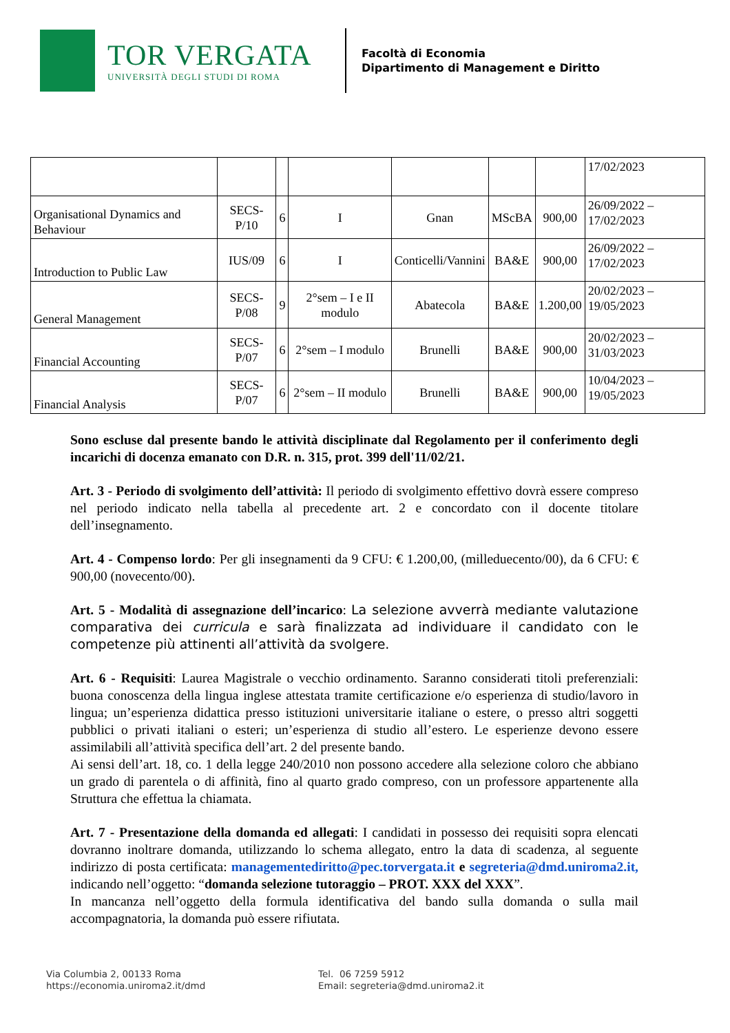TOR VERGATA
UNIVERSITÀ DEGLI STUDI DI ROMA
Facoltà di Economia
Dipartimento di Management e Diritto
| | | | | | | | 17/02/2023 |
| Organisational Dynamics and Behaviour | SECS-P/10 | 6 | I | Gnan | MScBA | 900,00 | 26/09/2022 – 17/02/2023 |
| Introduction to Public Law | IUS/09 | 6 | I | Conticelli/Vannini | BA&E | 900,00 | 26/09/2022 – 17/02/2023 |
| General Management | SECS-P/08 | 9 | 2°sem – I e II modulo | Abatecola | BA&E | 1.200,00 | 20/02/2023 – 19/05/2023 |
| Financial Accounting | SECS-P/07 | 6 | 2°sem – I modulo | Brunelli | BA&E | 900,00 | 20/02/2023 – 31/03/2023 |
| Financial Analysis | SECS-P/07 | 6 | 2°sem – II modulo | Brunelli | BA&E | 900,00 | 10/04/2023 – 19/05/2023 |
Sono escluse dal presente bando le attività disciplinate dal Regolamento per il conferimento degli incarichi di docenza emanato con D.R. n. 315, prot. 399 dell'11/02/21.
Art. 3 - Periodo di svolgimento dell’attività: Il periodo di svolgimento effettivo dovrà essere compreso nel periodo indicato nella tabella al precedente art. 2 e concordato con il docente titolare dell’insegnamento.
Art. 4 - Compenso lordo: Per gli insegnamenti da 9 CFU: € 1.200,00, (milleduecento/00), da 6 CFU: € 900,00 (novecento/00).
Art. 5 - Modalità di assegnazione dell’incarico: La selezione avverrà mediante valutazione comparativa dei curricula e sarà finalizzata ad individuare il candidato con le competenze più attinenti all’attività da svolgere.
Art. 6 - Requisiti: Laurea Magistrale o vecchio ordinamento. Saranno considerati titoli preferenziali: buona conoscenza della lingua inglese attestata tramite certificazione e/o esperienza di studio/lavoro in lingua; un’esperienza didattica presso istituzioni universitarie italiane o estere, o presso altri soggetti pubblici o privati italiani o esteri; un’esperienza di studio all’estero. Le esperienze devono essere assimilabili all’attività specifica dell’art. 2 del presente bando.
Ai sensi dell’art. 18, co. 1 della legge 240/2010 non possono accedere alla selezione coloro che abbiano un grado di parentela o di affinità, fino al quarto grado compreso, con un professore appartenente alla Struttura che effettua la chiamata.
Art. 7 - Presentazione della domanda ed allegati: I candidati in possesso dei requisiti sopra elencati dovranno inoltrare domanda, utilizzando lo schema allegato, entro la data di scadenza, al seguente indirizzo di posta certificata: managementediritto@pec.torvergata.it e segreteria@dmd.uniroma2.it, indicando nell’oggetto: “domanda selezione tutoraggio – PROT. XXX del XXX”.
In mancanza nell’oggetto della formula identificativa del bando sulla domanda o sulla mail accompagnatoria, la domanda può essere rifiutata.
Via Columbia 2, 00133 Roma
https://economia.uniroma2.it/dmd
Tel. 06 7259 5912
Email: segreteria@dmd.uniroma2.it